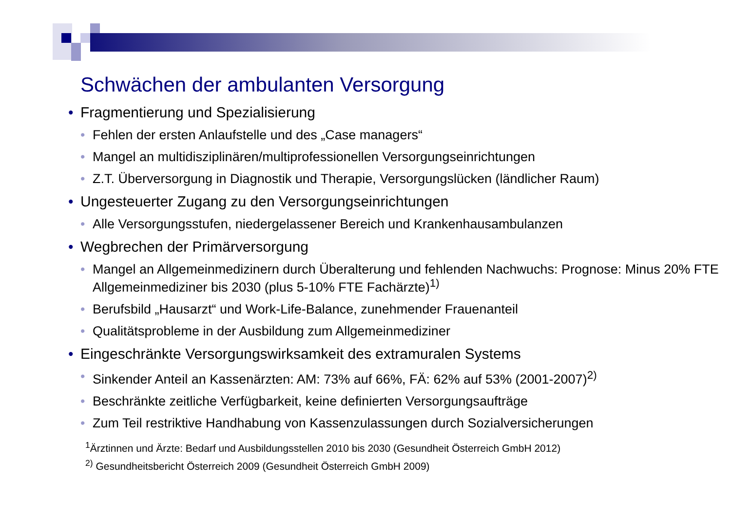Schwächen der ambulanten Versorgung
• Fragmentierung und Spezialisierung
• Fehlen der ersten Anlaufstelle und des „Case managers“
• Mangel an multidisziplinären/multiprofessionellen Versorgungseinrichtungen
• Z.T. Überversorgung in Diagnostik und Therapie, Versorgungslücken (ländlicher Raum)
• Ungesteuerter Zugang zu den Versorgungseinrichtungen
• Alle Versorgungsstufen, niedergelassener Bereich und Krankenhausambulanzen
• Wegbrechen der Primärversorgung
• Mangel an Allgemeinmedizinern durch Überalterung und fehlenden Nachwuchs: Prognose: Minus 20% FTE Allgemeinmediziner bis 2030 (plus 5-10% FTE Fachärzte)<sup>1)</sup>
• Berufsbild „Hausarzt“ und Work-Life-Balance, zunehmender Frauenanteil
• Qualitätsprobleme in der Ausbildung zum Allgemeinmediziner
• Eingeschränkte Versorgungswirksamkeit des extramuralen Systems
• Sinkender Anteil an Kassenärzten: AM: 73% auf 66%, FÄ: 62% auf 53% (2001-2007)<sup>2)</sup>
• Beschränkte zeitliche Verfügbarkeit, keine definierten Versorgungsaufträge
• Zum Teil restriktive Handhabung von Kassenzulassungen durch Sozialversicherungen
<sup>1</sup> Ärztinnen und Ärzte: Bedarf und Ausbildungsstellen 2010 bis 2030 (Gesundheit Österreich GmbH 2012)
<sup>2)</sup> Gesundheitsbericht Österreich 2009 (Gesundheit Österreich GmbH 2009)